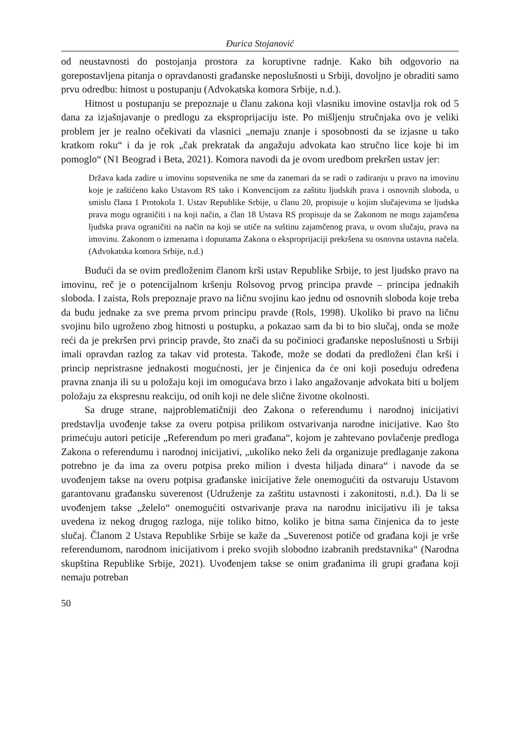Đurica Stojanović
od neustavnosti do postojanja prostora za koruptivne radnje. Kako bih odgovorio na gorepostavljena pitanja o opravdanosti građanske neposlušnosti u Srbiji, dovoljno je obraditi samo prvu odredbu: hitnost u postupanju (Advokatska komora Srbije, n.d.).
Hitnost u postupanju se prepoznaje u članu zakona koji vlasniku imovine ostavlja rok od 5 dana za izjašnjavanje o predlogu za eksproprijaciju iste. Po mišljenju stručnjaka ovo je veliki problem jer je realno očekivati da vlasnici „nemaju znanje i sposobnosti da se izjasne u tako kratkom roku“ i da je rok „čak prekratak da angažuju advokata kao stručno lice koje bi im pomoglo“ (N1 Beograd i Beta, 2021). Komora navodi da je ovom uredbom prekršen ustav jer:
Država kada zadire u imovinu sopstvenika ne sme da zanemari da se radi o zadiranju u pravo na imovinu koje je zaštićeno kako Ustavom RS tako i Konvencijom za zaštitu ljudskih prava i osnovnih sloboda, u smislu člana 1 Protokola 1. Ustav Republike Srbije, u članu 20, propisuje u kojim slučajevima se ljudska prava mogu ograničiti i na koji način, a član 18 Ustava RS propisuje da se Zakonom ne mogu zajamčena ljudska prava ograničiti na način na koji se utiče na suštinu zajamčenog prava, u ovom slučaju, prava na imovinu. Zakonom o izmenama i dopunama Zakona o eksproprijaciji prekršena su osnovna ustavna načela. (Advokatska komora Srbije, n.d.)
Budući da se ovim predloženim članom krši ustav Republike Srbije, to jest ljudsko pravo na imovinu, reč je o potencijalnom kršenju Rolsovog prvog principa pravde – principa jednakih sloboda. I zaista, Rols prepoznaje pravo na ličnu svojinu kao jednu od osnovnih sloboda koje treba da budu jednake za sve prema prvom principu pravde (Rols, 1998). Ukoliko bi pravo na ličnu svojinu bilo ugroženo zbog hitnosti u postupku, a pokazao sam da bi to bio slučaj, onda se može reći da je prekršen prvi princip pravde, što znači da su počinioci građanske neposlušnosti u Srbiji imali opravdan razlog za takav vid protesta. Takođe, može se dodati da predloženi član krši i princip nepristrasne jednakosti mogućnosti, jer je činjenica da će oni koji poseduju određena pravna znanja ili su u položaju koji im omogućava brzo i lako angažovanje advokata biti u boljem položaju za ekspresnu reakciju, od onih koji ne dele slične životne okolnosti.
Sa druge strane, najproblematičniji deo Zakona o referendumu i narodnoj inicijativi predstavlja uvođenje takse za overu potpisa prilikom ostvarivanja narodne inicijative. Kao što primećuju autori peticije „Referendum po meri građana“, kojom je zahtevano povlačenje predloga Zakona o referendumu i narodnoj inicijativi, „ukoliko neko želi da organizuje predlaganje zakona potrebno je da ima za overu potpisa preko milion i dvesta hiljada dinara“ i navode da se uvođenjem takse na overu potpisa građanske inicijative žele onemogućiti da ostvaruju Ustavom garantovanu građansku suverenost (Udruženje za zaštitu ustavnosti i zakonitosti, n.d.). Da li se uvođenjem takse „želelo“ onemogućiti ostvarivanje prava na narodnu inicijativu ili je taksa uvedena iz nekog drugog razloga, nije toliko bitno, koliko je bitna sama činjenica da to jeste slučaj. Članom 2 Ustava Republike Srbije se kaže da „Suverenost potiče od građana koji je vrše referendumom, narodnom inicijativom i preko svojih slobodno izabranih predstavnika“ (Narodna skupština Republike Srbije, 2021). Uvođenjem takse se onim građanima ili grupi građana koji nemaju potreban
50